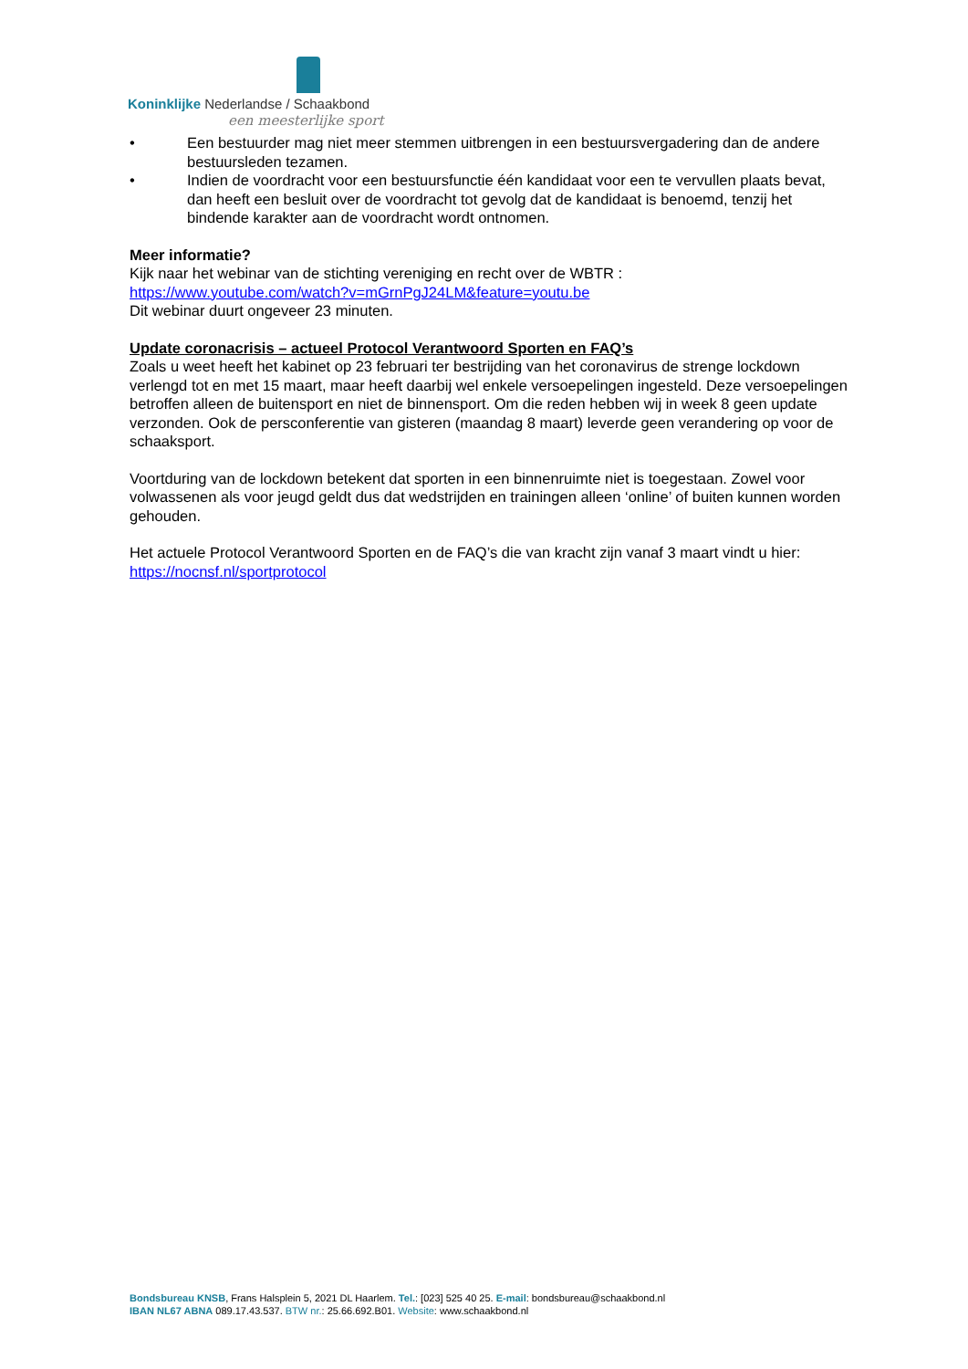Koninklijke Nederlandse / Schaakbond
een meesterlijke sport
• Een bestuurder mag niet meer stemmen uitbrengen in een bestuursvergadering dan de andere bestuursleden tezamen.
• Indien de voordracht voor een bestuursfunctie één kandidaat voor een te vervullen plaats bevat, dan heeft een besluit over de voordracht tot gevolg dat de kandidaat is benoemd, tenzij het bindende karakter aan de voordracht wordt ontnomen.
Meer informatie?
Kijk naar het webinar van de stichting vereniging en recht over de WBTR :
https://www.youtube.com/watch?v=mGrnPgJ24LM&feature=youtu.be
Dit webinar duurt ongeveer 23 minuten.
Update coronacrisis – actueel Protocol Verantwoord Sporten en FAQ’s
Zoals u weet heeft het kabinet op 23 februari ter bestrijding van het coronavirus de strenge lockdown verlengd tot en met 15 maart, maar heeft daarbij wel enkele versoepelingen ingesteld. Deze versoepelingen betroffen alleen de buitensport en niet de binnensport. Om die reden hebben wij in week 8 geen update verzonden. Ook de persconferentie van gisteren (maandag 8 maart) leverde geen verandering op voor de schaaksport.
Voortduring van de lockdown betekent dat sporten in een binnenruimte niet is toegestaan. Zowel voor volwassenen als voor jeugd geldt dus dat wedstrijden en trainingen alleen ‘online’ of buiten kunnen worden gehouden.
Het actuele Protocol Verantwoord Sporten en de FAQ’s die van kracht zijn vanaf 3 maart vindt u hier: https://nocnsf.nl/sportprotocol
Bondsbureau KNSB, Frans Halsplein 5, 2021 DL Haarlem. Tel.: [023] 525 40 25. E-mail: bondsbureau@schaakbond.nl
IBAN NL67 ABNA 089.17.43.537. BTW nr.: 25.66.692.B01. Website: www.schaakbond.nl